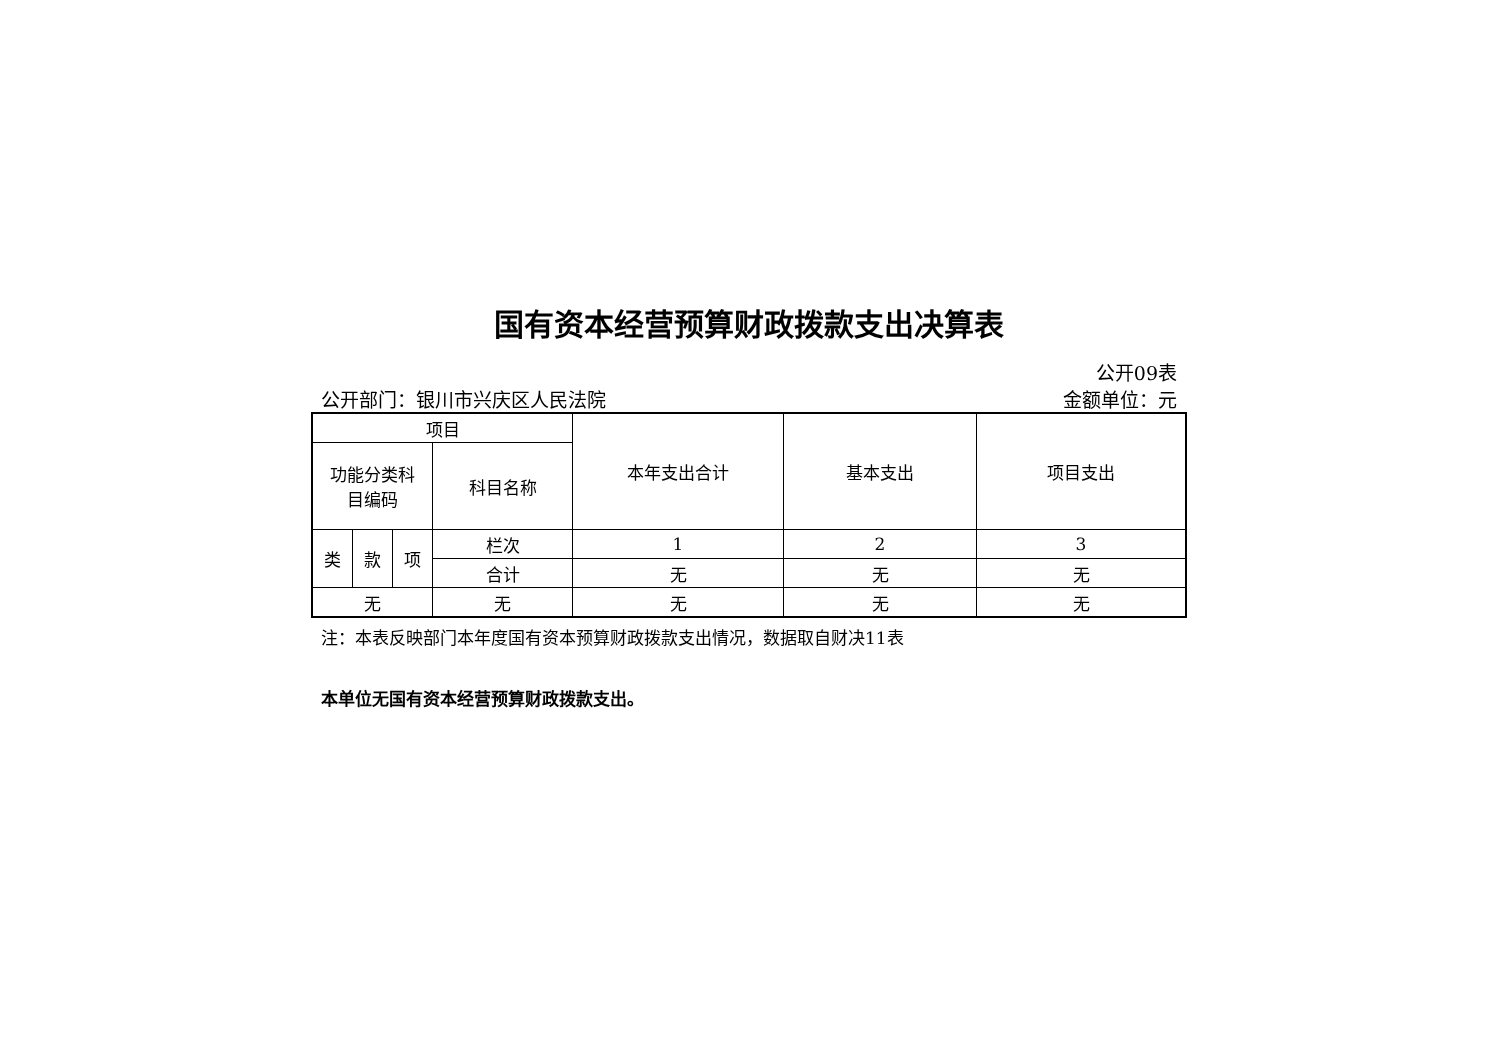国有资本经营预算财政拨款支出决算表
公开09表
公开部门：银川市兴庆区人民法院 金额单位：元
| 项目 | | | | 本年支出合计 | 基本支出 | 项目支出 |
| --- | --- | --- | --- | --- | --- | --- |
| 功能分类科 目编码 | | | 科目名称 | | | |
| 类 | 款 | 项 | 栏次 | 1 | 2 | 3 |
| | | | 合计 | 无 | 无 | 无 |
| 无 | | | 无 | 无 | 无 | 无 |
注：本表反映部门本年度国有资本预算财政拨款支出情况，数据取自财决11表
本单位无国有资本经营预算财政拨款支出。